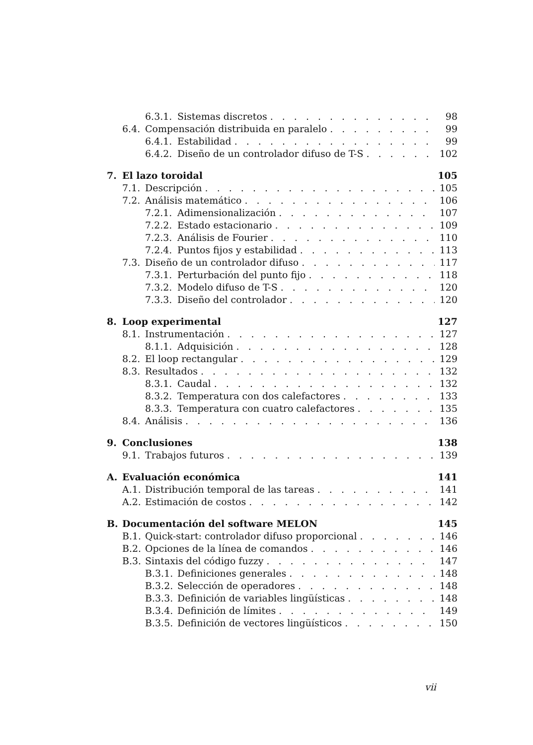6.3.1. Sistemas discretos 98
6.4. Compensación distribuida en paralelo 99
6.4.1. Estabilidad 99
6.4.2. Diseño de un controlador difuso de T-S 102
7. El lazo toroidal 105
7.1. Descripción 105
7.2. Análisis matemático 106
7.2.1. Adimensionalización 107
7.2.2. Estado estacionario 109
7.2.3. Análisis de Fourier 110
7.2.4. Puntos fijos y estabilidad 113
7.3. Diseño de un controlador difuso 117
7.3.1. Perturbación del punto fijo 118
7.3.2. Modelo difuso de T-S 120
7.3.3. Diseño del controlador 120
8. Loop experimental 127
8.1. Instrumentación 127
8.1.1. Adquisición 128
8.2. El loop rectangular 129
8.3. Resultados 132
8.3.1. Caudal 132
8.3.2. Temperatura con dos calefactores 133
8.3.3. Temperatura con cuatro calefactores 135
8.4. Análisis 136
9. Conclusiones 138
9.1. Trabajos futuros 139
A. Evaluación económica 141
A.1. Distribución temporal de las tareas 141
A.2. Estimación de costos 142
B. Documentación del software MELON 145
B.1. Quick-start: controlador difuso proporcional 146
B.2. Opciones de la línea de comandos 146
B.3. Sintaxis del código fuzzy 147
B.3.1. Definiciones generales 148
B.3.2. Selección de operadores 148
B.3.3. Definición de variables lingüísticas 148
B.3.4. Definición de límites 149
B.3.5. Definición de vectores lingüísticos 150
vii